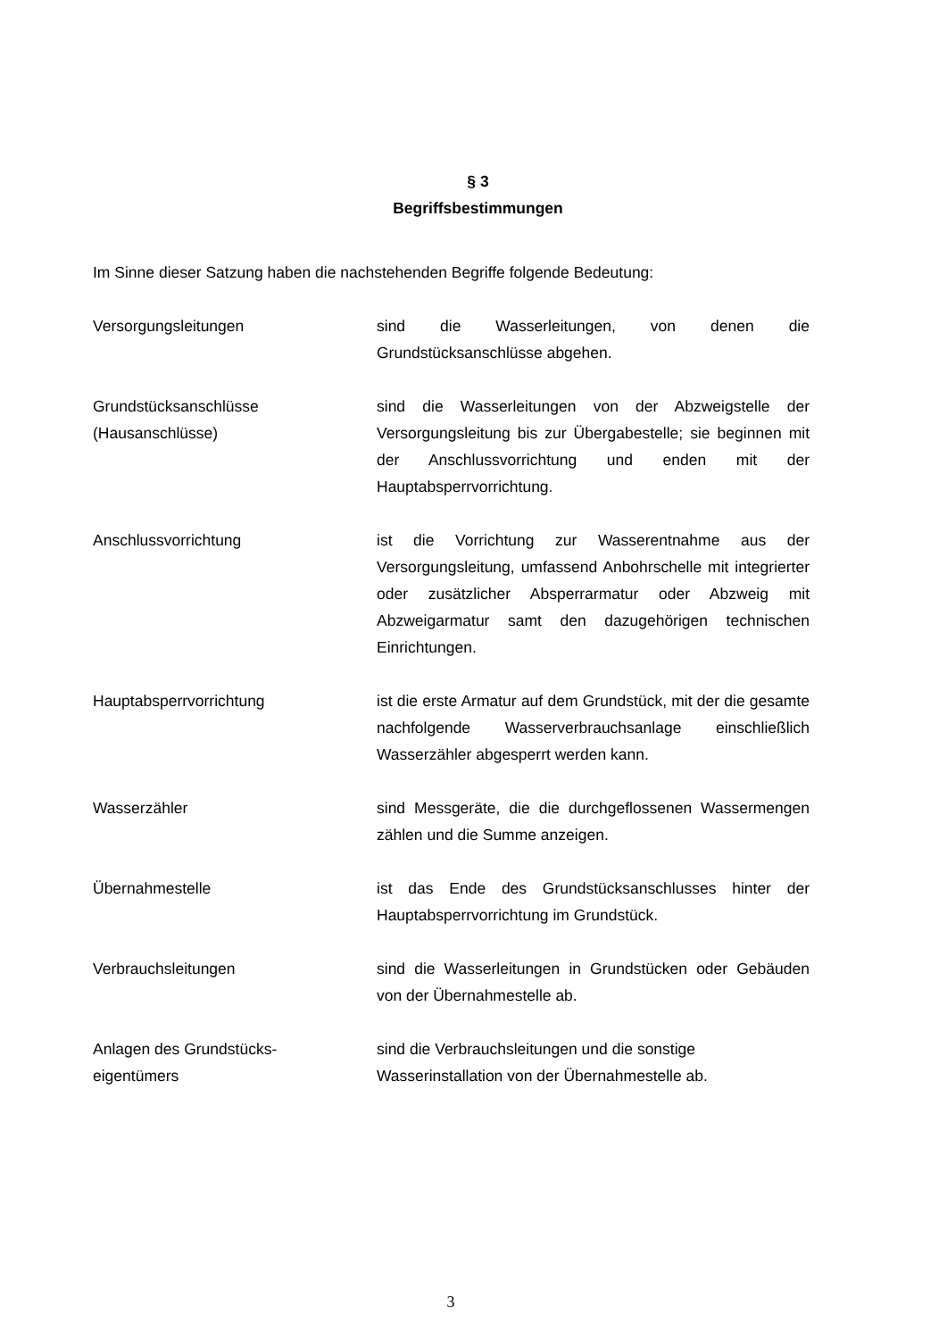§ 3
Begriffsbestimmungen
Im Sinne dieser Satzung haben die nachstehenden Begriffe folgende Bedeutung:
Versorgungsleitungen sind die Wasserleitungen, von denen die Grundstücksanschlüsse abgehen.
Grundstücksanschlüsse
(Hausanschlüsse)
sind die Wasserleitungen von der Abzweigstelle der Versorgungsleitung bis zur Übergabestelle; sie beginnen mit der Anschlussvorrichtung und enden mit der Hauptabsperrvorrichtung.
Anschlussvorrichtung ist die Vorrichtung zur Wasserentnahme aus der Versorgungsleitung, umfassend Anbohrschelle mit integrierter oder zusätzlicher Absperrarmatur oder Abzweig mit Abzweigarmatur samt den dazugehörigen technischen Einrichtungen.
Hauptabsperrvorrichtung ist die erste Armatur auf dem Grundstück, mit der die gesamte nachfolgende Wasserverbrauchsanlage einschließlich Wasserzähler abgesperrt werden kann.
Wasserzähler sind Messgeräte, die die durchgeflossenen Wassermengen zählen und die Summe anzeigen.
Übernahmestelle ist das Ende des Grundstücksanschlusses hinter der Hauptabsperrvorrichtung im Grundstück.
Verbrauchsleitungen sind die Wasserleitungen in Grundstücken oder Gebäuden von der Übernahmestelle ab.
Anlagen des Grundstücks-
eigentümers
sind die Verbrauchsleitungen und die sonstige Wasserinstallation von der Übernahmestelle ab.
3